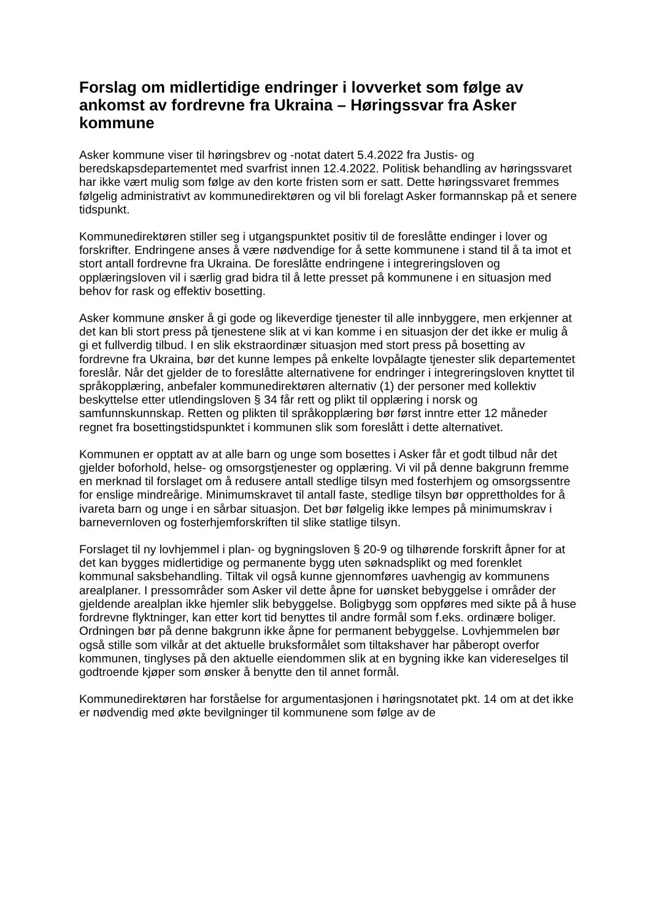Forslag om midlertidige endringer i lovverket som følge av ankomst av fordrevne fra Ukraina – Høringssvar fra Asker kommune
Asker kommune viser til høringsbrev og -notat datert 5.4.2022 fra Justis- og beredskapsdepartementet med svarfrist innen 12.4.2022. Politisk behandling av høringssvaret har ikke vært mulig som følge av den korte fristen som er satt. Dette høringssvaret fremmes følgelig administrativt av kommunedirektøren og vil bli forelagt Asker formannskap på et senere tidspunkt.
Kommunedirektøren stiller seg i utgangspunktet positiv til de foreslåtte endinger i lover og forskrifter. Endringene anses å være nødvendige for å sette kommunene i stand til å ta imot et stort antall fordrevne fra Ukraina. De foreslåtte endringene i integreringsloven og opplæringsloven vil i særlig grad bidra til å lette presset på kommunene i en situasjon med behov for rask og effektiv bosetting.
Asker kommune ønsker å gi gode og likeverdige tjenester til alle innbyggere, men erkjenner at det kan bli stort press på tjenestene slik at vi kan komme i en situasjon der det ikke er mulig å gi et fullverdig tilbud. I en slik ekstraordinær situasjon med stort press på bosetting av fordrevne fra Ukraina, bør det kunne lempes på enkelte lovpålagte tjenester slik departementet foreslår. Når det gjelder de to foreslåtte alternativene for endringer i integreringsloven knyttet til språkopplæring, anbefaler kommunedirektøren alternativ (1) der personer med kollektiv beskyttelse etter utlendingsloven § 34 får rett og plikt til opplæring i norsk og samfunnskunnskap. Retten og plikten til språkopplæring bør først inntre etter 12 måneder regnet fra bosettingstidspunktet i kommunen slik som foreslått i dette alternativet.
Kommunen er opptatt av at alle barn og unge som bosettes i Asker får et godt tilbud når det gjelder boforhold, helse- og omsorgstjenester og opplæring. Vi vil på denne bakgrunn fremme en merknad til forslaget om å redusere antall stedlige tilsyn med fosterhjem og omsorgssentre for enslige mindreårige. Minimumskravet til antall faste, stedlige tilsyn bør opprettholdes for å ivareta barn og unge i en sårbar situasjon. Det bør følgelig ikke lempes på minimumskrav i barnevernloven og fosterhjemforskriften til slike statlige tilsyn.
Forslaget til ny lovhjemmel i plan- og bygningsloven § 20-9 og tilhørende forskrift åpner for at det kan bygges midlertidige og permanente bygg uten søknadsplikt og med forenklet kommunal saksbehandling. Tiltak vil også kunne gjennomføres uavhengig av kommunens arealplaner. I pressområder som Asker vil dette åpne for uønsket bebyggelse i områder der gjeldende arealplan ikke hjemler slik bebyggelse. Boligbygg som oppføres med sikte på å huse fordrevne flyktninger, kan etter kort tid benyttes til andre formål som f.eks. ordinære boliger. Ordningen bør på denne bakgrunn ikke åpne for permanent bebyggelse. Lovhjemmelen bør også stille som vilkår at det aktuelle bruksformålet som tiltakshaver har påberopt overfor kommunen, tinglyses på den aktuelle eiendommen slik at en bygning ikke kan videreselges til godtroende kjøper som ønsker å benytte den til annet formål.
Kommunedirektøren har forståelse for argumentasjonen i høringsnotatet pkt. 14 om at det ikke er nødvendig med økte bevilgninger til kommunene som følge av de